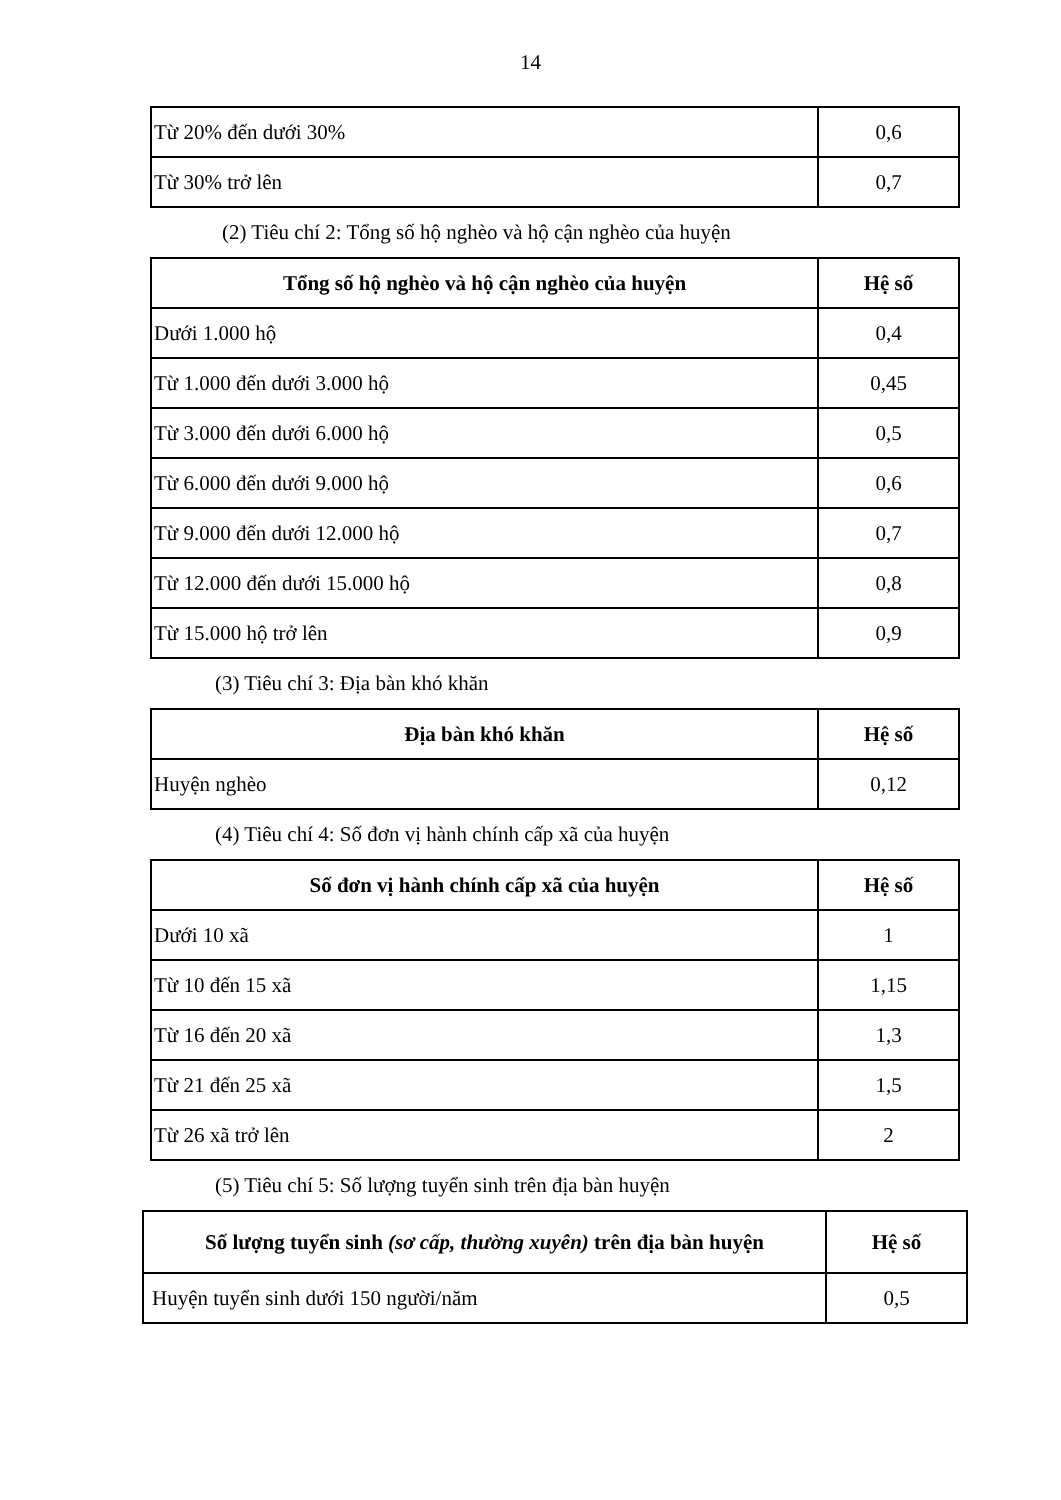14
| Từ 20% đến dưới 30% | 0,6 |
| Từ 30% trở lên | 0,7 |
(2) Tiêu chí 2: Tổng số hộ nghèo và hộ cận nghèo của huyện
| Tổng số hộ nghèo và hộ cận nghèo của huyện | Hệ số |
| --- | --- |
| Dưới 1.000 hộ | 0,4 |
| Từ 1.000 đến dưới 3.000 hộ | 0,45 |
| Từ 3.000 đến dưới 6.000 hộ | 0,5 |
| Từ 6.000 đến dưới 9.000 hộ | 0,6 |
| Từ 9.000 đến dưới 12.000 hộ | 0,7 |
| Từ 12.000 đến dưới 15.000 hộ | 0,8 |
| Từ 15.000 hộ trở lên | 0,9 |
(3) Tiêu chí 3: Địa bàn khó khăn
| Địa bàn khó khăn | Hệ số |
| --- | --- |
| Huyện nghèo | 0,12 |
(4) Tiêu chí 4: Số đơn vị hành chính cấp xã của huyện
| Số đơn vị hành chính cấp xã của huyện | Hệ số |
| --- | --- |
| Dưới 10 xã | 1 |
| Từ 10 đến 15 xã | 1,15 |
| Từ 16 đến 20 xã | 1,3 |
| Từ 21 đến 25 xã | 1,5 |
| Từ 26 xã trở lên | 2 |
(5) Tiêu chí 5: Số lượng tuyển sinh trên địa bàn huyện
| Số lượng tuyển sinh (sơ cấp, thường xuyên) trên địa bàn huyện | Hệ số |
| --- | --- |
| Huyện tuyển sinh dưới 150 người/năm | 0,5 |